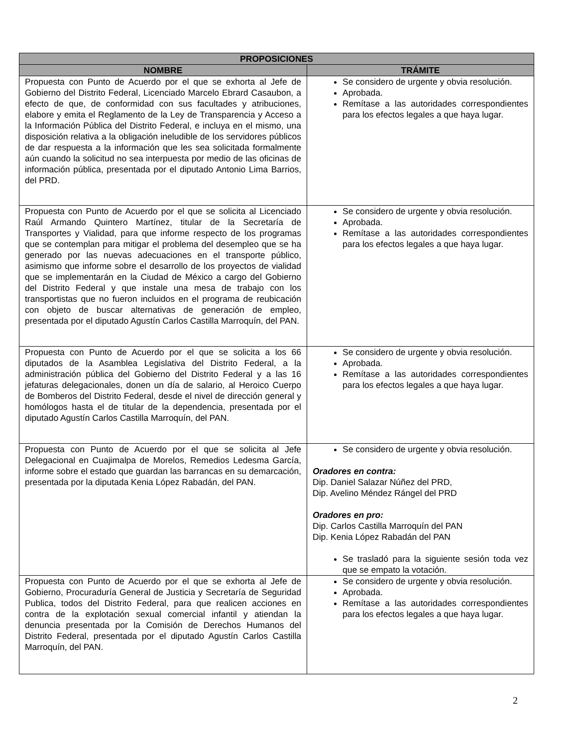| PROPOSICIONES | |
| --- | --- |
| NOMBRE | TRÁMITE |
| Propuesta con Punto de Acuerdo por el que se exhorta al Jefe de Gobierno del Distrito Federal, Licenciado Marcelo Ebrard Casaubon, a efecto de que, de conformidad con sus facultades y atribuciones, elabore y emita el Reglamento de la Ley de Transparencia y Acceso a la Información Pública del Distrito Federal, e incluya en el mismo, una disposición relativa a la obligación ineludible de los servidores públicos de dar respuesta a la información que les sea solicitada formalmente aún cuando la solicitud no sea interpuesta por medio de las oficinas de información pública, presentada por el diputado Antonio Lima Barrios, del PRD. | Se considero de urgente y obvia resolución. Aprobada. Remítase a las autoridades correspondientes para los efectos legales a que haya lugar. |
| Propuesta con Punto de Acuerdo por el que se solicita al Licenciado Raúl Armando Quintero Martínez, titular de la Secretaría de Transportes y Vialidad, para que informe respecto de los programas que se contemplan para mitigar el problema del desempleo que se ha generado por las nuevas adecuaciones en el transporte público, asimismo que informe sobre el desarrollo de los proyectos de vialidad que se implementarán en la Ciudad de México a cargo del Gobierno del Distrito Federal y que instale una mesa de trabajo con los transportistas que no fueron incluidos en el programa de reubicación con objeto de buscar alternativas de generación de empleo, presentada por el diputado Agustín Carlos Castilla Marroquín, del PAN. | Se considero de urgente y obvia resolución. Aprobada. Remítase a las autoridades correspondientes para los efectos legales a que haya lugar. |
| Propuesta con Punto de Acuerdo por el que se solicita a los 66 diputados de la Asamblea Legislativa del Distrito Federal, a la administración pública del Gobierno del Distrito Federal y a las 16 jefaturas delegacionales, donen un día de salario, al Heroico Cuerpo de Bomberos del Distrito Federal, desde el nivel de dirección general y homólogos hasta el de titular de la dependencia, presentada por el diputado Agustín Carlos Castilla Marroquín, del PAN. | Se considero de urgente y obvia resolución. Aprobada. Remítase a las autoridades correspondientes para los efectos legales a que haya lugar. |
| Propuesta con Punto de Acuerdo por el que se solicita al Jefe Delegacional en Cuajimalpa de Morelos, Remedios Ledesma García, informe sobre el estado que guardan las barrancas en su demarcación, presentada por la diputada Kenia López Rabadán, del PAN. | Se considero de urgente y obvia resolución. Oradores en contra: Dip. Daniel Salazar Núñez del PRD, Dip. Avelino Méndez Rángel del PRD Oradores en pro: Dip. Carlos Castilla Marroquín del PAN Dip. Kenia López Rabadán del PAN Se trasladó para la siguiente sesión toda vez que se empato la votación. |
| Propuesta con Punto de Acuerdo por el que se exhorta al Jefe de Gobierno, Procuraduría General de Justicia y Secretaría de Seguridad Publica, todos del Distrito Federal, para que realicen acciones en contra de la explotación sexual comercial infantil y atiendan la denuncia presentada por la Comisión de Derechos Humanos del Distrito Federal, presentada por el diputado Agustín Carlos Castilla Marroquín, del PAN. | Se considero de urgente y obvia resolución. Aprobada. Remítase a las autoridades correspondientes para los efectos legales a que haya lugar. |
2